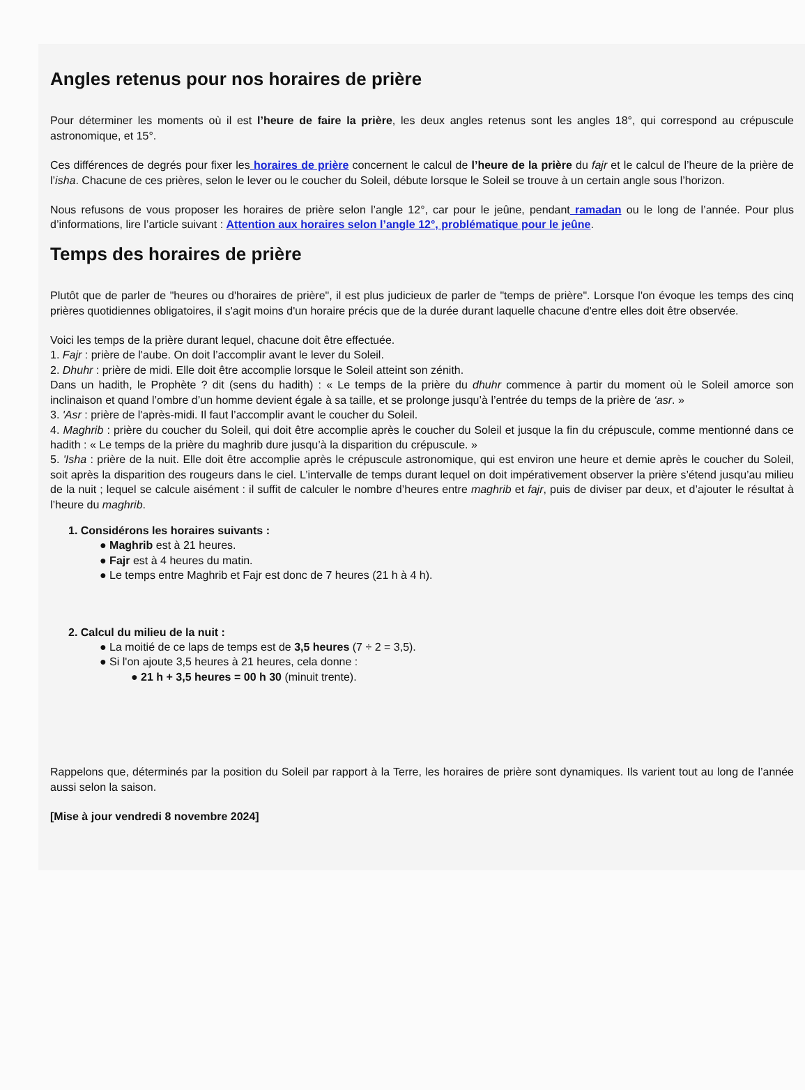Angles retenus pour nos horaires de prière
Pour déterminer les moments où il est l’heure de faire la prière, les deux angles retenus sont les angles 18°, qui correspond au crépuscule astronomique, et 15°.
Ces différences de degrés pour fixer les horaires de prière concernent le calcul de l’heure de la prière du fajr et le calcul de l’heure de la prière de l’isha. Chacune de ces prières, selon le lever ou le coucher du Soleil, débute lorsque le Soleil se trouve à un certain angle sous l’horizon.
Nous refusons de vous proposer les horaires de prière selon l’angle 12°, car pour le jeûne, pendant ramadan ou le long de l’année. Pour plus d’informations, lire l’article suivant : Attention aux horaires selon l’angle 12°, problématique pour le jeûne.
Temps des horaires de prière
Plutôt que de parler de "heures ou d'horaires de prière", il est plus judicieux de parler de "temps de prière". Lorsque l'on évoque les temps des cinq prières quotidiennes obligatoires, il s'agit moins d'un horaire précis que de la durée durant laquelle chacune d'entre elles doit être observée.
Voici les temps de la prière durant lequel, chacune doit être effectuée.
1. Fajr : prière de l'aube. On doit l’accomplir avant le lever du Soleil.
2. Dhuhr : prière de midi. Elle doit être accomplie lorsque le Soleil atteint son zénith.
Dans un hadith, le Prophète ? dit (sens du hadith) : « Le temps de la prière du dhuhr commence à partir du moment où le Soleil amorce son inclinaison et quand l’ombre d’un homme devient égale à sa taille, et se prolonge jusqu’à l’entrée du temps de la prière de ‘asr. »
3. 'Asr : prière de l'après-midi. Il faut l’accomplir avant le coucher du Soleil.
4. Maghrib : prière du coucher du Soleil, qui doit être accomplie après le coucher du Soleil et jusque la fin du crépuscule, comme mentionné dans ce hadith : « Le temps de la prière du maghrib dure jusqu’à la disparition du crépuscule. »
5. 'Isha : prière de la nuit. Elle doit être accomplie après le crépuscule astronomique, qui est environ une heure et demie après le coucher du Soleil, soit après la disparition des rougeurs dans le ciel. L’intervalle de temps durant lequel on doit impérativement observer la prière s’étend jusqu’au milieu de la nuit ; lequel se calcule aisément : il suffit de calculer le nombre d’heures entre maghrib et fajr, puis de diviser par deux, et d’ajouter le résultat à l’heure du maghrib.
1. Considérons les horaires suivants :
● Maghrib est à 21 heures.
● Fajr est à 4 heures du matin.
● Le temps entre Maghrib et Fajr est donc de 7 heures (21 h à 4 h).
2. Calcul du milieu de la nuit :
● La moitié de ce laps de temps est de 3,5 heures (7 ÷ 2 = 3,5).
● Si l'on ajoute 3,5 heures à 21 heures, cela donne :
● 21 h + 3,5 heures = 00 h 30 (minuit trente).
Rappelons que, déterminés par la position du Soleil par rapport à la Terre, les horaires de prière sont dynamiques. Ils varient tout au long de l’année aussi selon la saison.
[Mise à jour vendredi 8 novembre 2024]